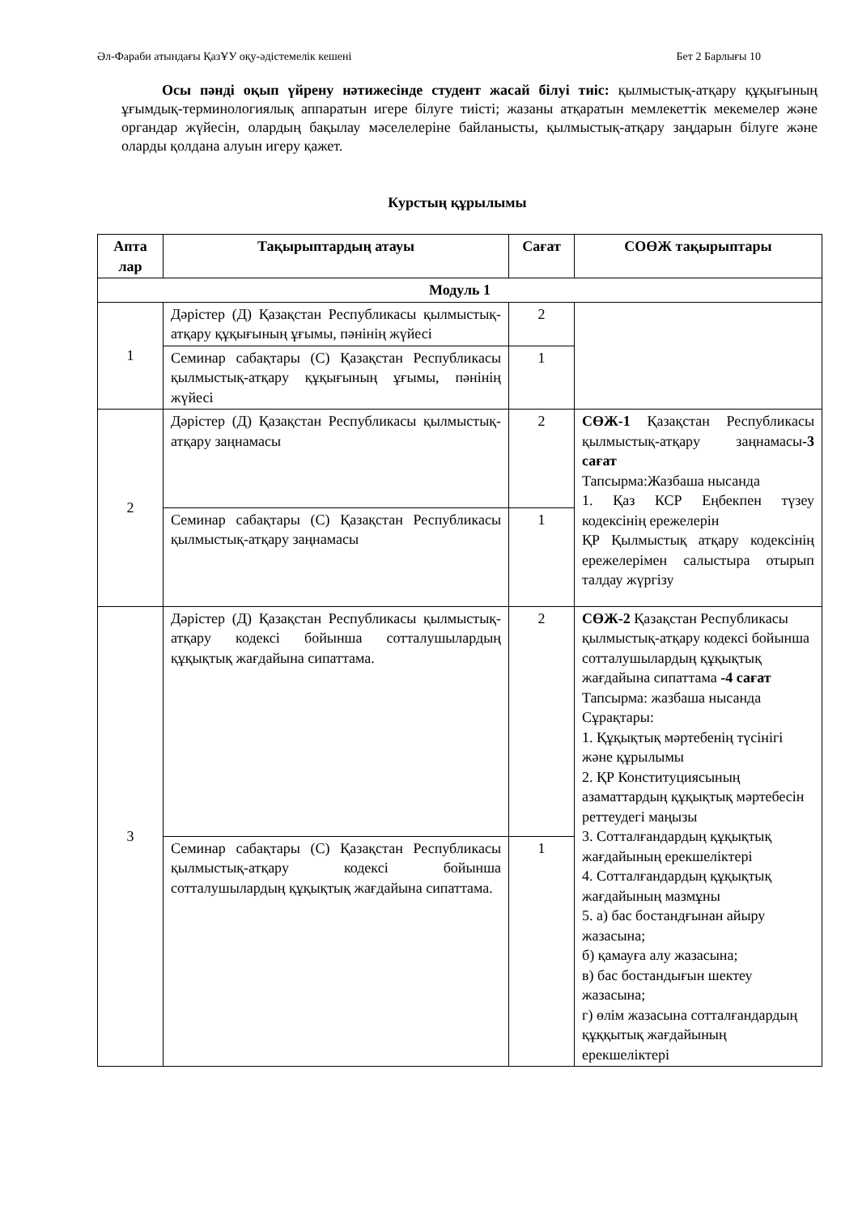Әл-Фараби атындағы ҚазҰУ оқу-әдістемелік кешені Бет 2 Барлығы 10
Осы пәнді оқып үйрену нәтижесінде студент жасай білуі тиіс: қылмыстық-атқару құқығының ұғымдық-терминологиялық аппаратын игере білуге тиісті; жазаны атқаратын мемлекеттік мекемелер және органдар жүйесін, олардың бақылау мәселелеріне байланысты, қылмыстық-атқару заңдарын білуге және оларды қолдана алуын игеру қажет.
Курстың құрылымы
| Апта лар | Тақырыптардың атауы | Сағат | СОӨЖ тақырыптары |
| --- | --- | --- | --- |
| Модуль 1 | | | |
| 1 | Дәрістер (Д) Қазақстан Республикасы қылмыстық-атқару құқығының ұғымы, пәнінің жүйесі | 2 | |
| | Семинар сабақтары (С) Қазақстан Республикасы қылмыстық-атқару құқығының ұғымы, пәнінің жүйесі | 1 | |
| 2 | Дәрістер (Д) Қазақстан Республикасы қылмыстық-атқару заңнамасы | 2 | СӨЖ-1 Қазақстан Республикасы қылмыстық-атқару заңнамасы -3 сағат Тапсырма:Жазбаша нысанда 1. Қаз КСР Еңбекпен түзеу кодексінің ережелерін ҚР Қылмыстық атқару кодексінің ережелерімен салыстыра отырып талдау жүргізу |
| | Семинар сабақтары (С) Қазақстан Республикасы қылмыстық-атқару заңнамасы | 1 | |
| 3 | Дәрістер (Д) Қазақстан Республикасы қылмыстық-атқару кодексі бойынша сотталушылардың құқықтық жағдайына сипаттама. | 2 | СӨЖ-2 Қазақстан Республикасы қылмыстық-атқару кодексі бойынша сотталушылардың құқықтық жағдайына сипаттама -4 сағат Тапсырма: жазбаша нысанда Сұрақтары: 1. Құқықтық мәртебенің түсінігі және құрылымы 2. ҚР Конституциясының азаматтардың құқықтық мәртебесін реттеудегі маңызы 3. Сотталғандардың құқықтық жағдайының ерекшеліктері 4. Сотталғандардың құқықтық жағдайының мазмұны 5. а) бас бостандғынан айыру жазасына; б) қамауға алу жазасына; в) бас бостандығын шектеу жазасына; г) өлім жазасына сотталғандардың құққытық жағдайының ерекшеліктері |
| | Семинар сабақтары (С) Қазақстан Республикасы қылмыстық-атқару кодексі бойынша сотталушылардың құқықтық жағдайына сипаттама. | 1 | |